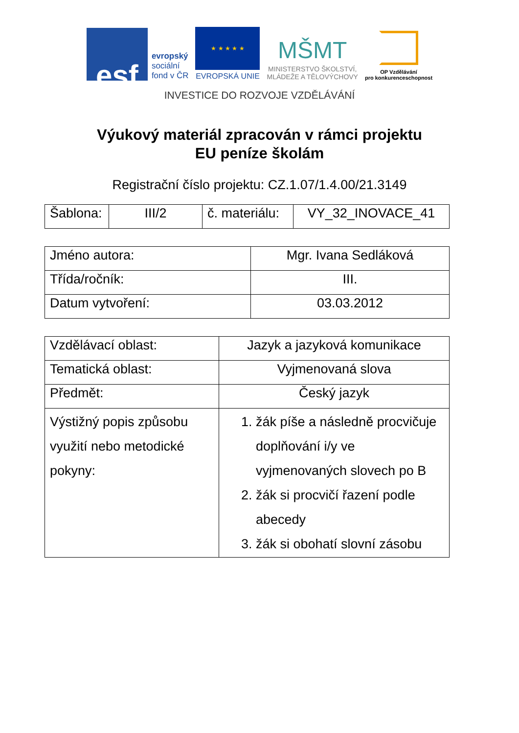esf
evropský
sociální
fond v ČR
★ ★ ★ ★ ★
EVROPSKÁ UNIE
MŠMT
MINISTERSTVO ŠKOLSTVÍ,
MLÁDEŽE A TĚLOVÝCHOVY
OP Vzdělávání
pro konkurenceschopnost
INVESTICE DO ROZVOJE VZDĚLÁVÁNÍ
Výukový materiál zpracován v rámci projektu
EU peníze školám
Registrační číslo projektu: CZ.1.07/1.4.00/21.3149
| Šablona: | III/2 | č. materiálu: | VY_32_INOVACE_41 |
| Jméno autora: | Mgr. Ivana Sedláková |
| Třída/ročník: | III. |
| Datum vytvoření: | 03.03.2012 |
| Vzdělávací oblast: | Jazyk a jazyková komunikace |
| Tematická oblast: | Vyjmenovaná slova |
| Předmět: | Český jazyk |
| Výstižný popis způsobu využití nebo metodické pokyny: | 1. žák píše a následně procvičuje doplňování i/y ve vyjmenovaných slovech po B 2. žák si procvičí řazení podle abecedy 3. žák si obohatí slovní zásobu |